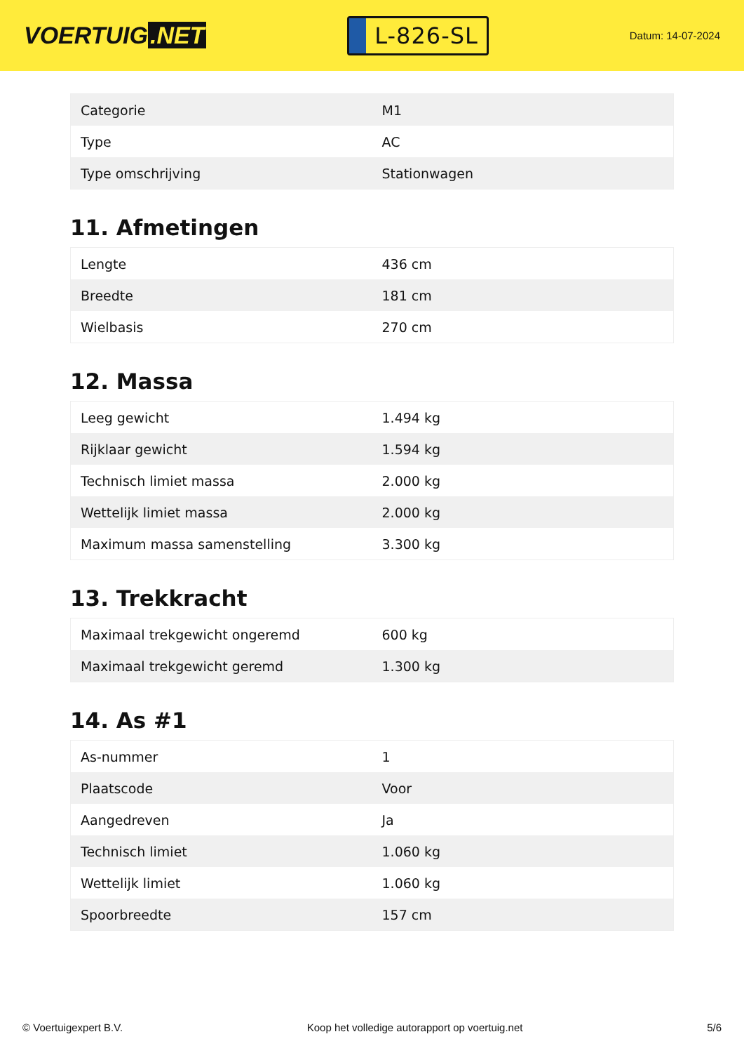VOERTUIG.NET
L-826-SL
Datum: 14-07-2024
| Categorie | M1 |
| Type | AC |
| Type omschrijving | Stationwagen |
11. Afmetingen
| Lengte | 436 cm |
| Breedte | 181 cm |
| Wielbasis | 270 cm |
12. Massa
| Leeg gewicht | 1.494 kg |
| Rijklaar gewicht | 1.594 kg |
| Technisch limiet massa | 2.000 kg |
| Wettelijk limiet massa | 2.000 kg |
| Maximum massa samenstelling | 3.300 kg |
13. Trekkracht
| Maximaal trekgewicht ongeremd | 600 kg |
| Maximaal trekgewicht geremd | 1.300 kg |
14. As #1
| As-nummer | 1 |
| Plaatscode | Voor |
| Aangedreven | Ja |
| Technisch limiet | 1.060 kg |
| Wettelijk limiet | 1.060 kg |
| Spoorbreedte | 157 cm |
© Voertuigexpert B.V. Koop het volledige autorapport op voertuig.net 5/6